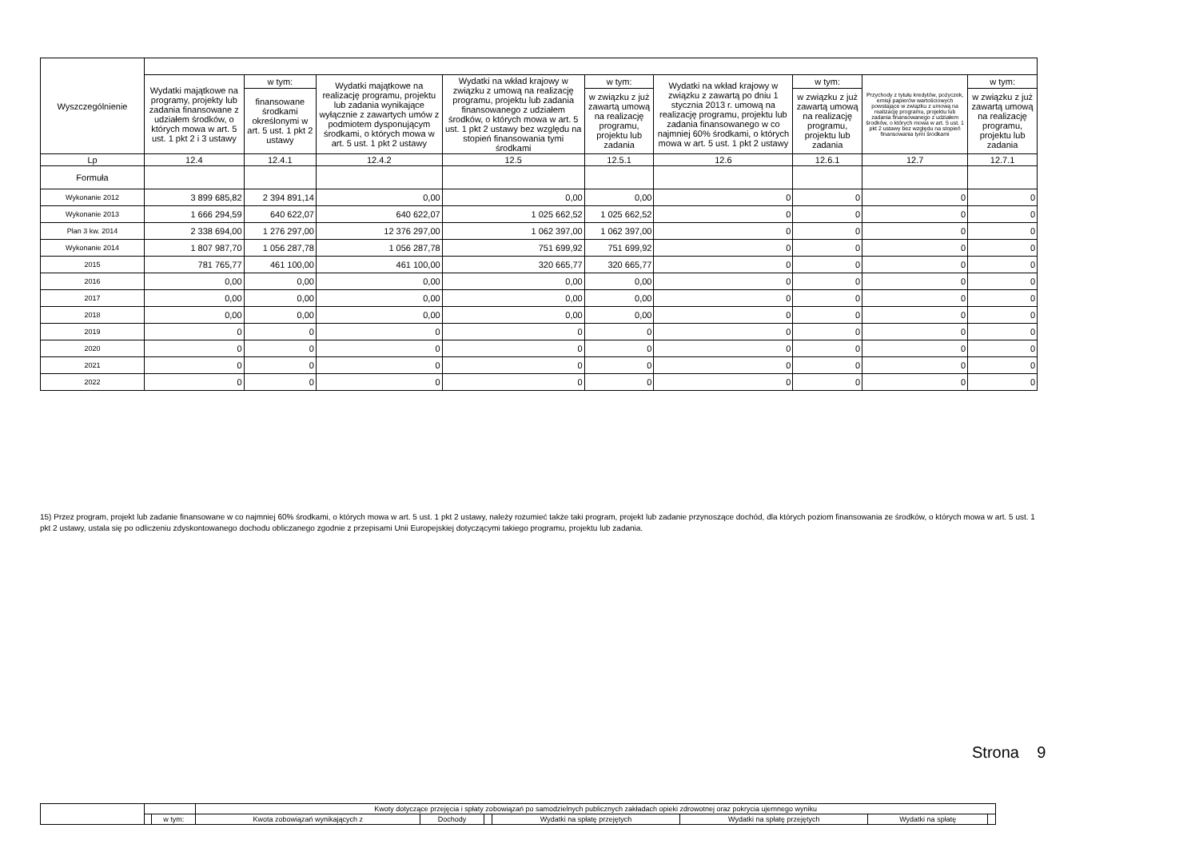| Wyszczególnienie | | | | | | | | | |
| --- | --- | --- | --- | --- | --- | --- | --- | --- | --- |
| | Wydatki majątkowe na programy, projekty lub zadania finansowane z udziałem środków, o których mowa w art. 5 ust. 1 pkt 2 i 3 ustawy | w tym: | Wydatki majątkowe na realizację programu, projektu lub zadania wynikające wyłącznie z zawartych umów z podmiotem dysponującym środkami, o których mowa w art. 5 ust. 1 pkt 2 ustawy | Wydatki na wkład krajowy w związku z umową na realizację programu, projektu lub zadania finansowanego z udziałem środków, o których mowa w art. 5 ust. 1 pkt 2 ustawy bez względu na stopień finansowania tymi środkami | w tym: | Wydatki na wkład krajowy w związku z zawartą po dniu 1 stycznia 2013 r. umową na realizację programu, projektu lub zadania finansowanego w co najmniej 60% środkami, o których mowa w art. 5 ust. 1 pkt 2 ustawy | w tym: | Przychody z tytułu kredytów, pożyczek, emisji papierów wartościowych powstające w związku z umową na realizację programu, projektu lub zadania finansowanego z udziałem środków, o których mowa w art. 5 ust. 1 pkt 2 ustawy bez względu na stopień finansowania tymi środkami | w tym: |
| | | finansowane środkami określonymi w art. 5 ust. 1 pkt 2 ustawy | | | w związku z już zawartą umową na realizację programu, projektu lub zadania | | w związku z już zawartą umową na realizację programu, projektu lub zadania | | w związku z już zawartą umową na realizację programu, projektu lub zadania |
| Lp | 12.4 | 12.4.1 | 12.4.2 | 12.5 | 12.5.1 | 12.6 | 12.6.1 | 12.7 | 12.7.1 |
| Formuła | | | | | | | | | |
| Wykonanie 2012 | 3 899 685,82 | 2 394 891,14 | 0,00 | 0,00 | 0,00 | 0 | 0 | 0 | 0 |
| Wykonanie 2013 | 1 666 294,59 | 640 622,07 | 640 622,07 | 1 025 662,52 | 1 025 662,52 | 0 | 0 | 0 | 0 |
| Plan 3 kw. 2014 | 2 338 694,00 | 1 276 297,00 | 12 376 297,00 | 1 062 397,00 | 1 062 397,00 | 0 | 0 | 0 | 0 |
| Wykonanie 2014 | 1 807 987,70 | 1 056 287,78 | 1 056 287,78 | 751 699,92 | 751 699,92 | 0 | 0 | 0 | 0 |
| 2015 | 781 765,77 | 461 100,00 | 461 100,00 | 320 665,77 | 320 665,77 | 0 | 0 | 0 | 0 |
| 2016 | 0,00 | 0,00 | 0,00 | 0,00 | 0,00 | 0 | 0 | 0 | 0 |
| 2017 | 0,00 | 0,00 | 0,00 | 0,00 | 0,00 | 0 | 0 | 0 | 0 |
| 2018 | 0,00 | 0,00 | 0,00 | 0,00 | 0,00 | 0 | 0 | 0 | 0 |
| 2019 | 0 | 0 | 0 | 0 | 0 | 0 | 0 | 0 | 0 |
| 2020 | 0 | 0 | 0 | 0 | 0 | 0 | 0 | 0 | 0 |
| 2021 | 0 | 0 | 0 | 0 | 0 | 0 | 0 | 0 | 0 |
| 2022 | 0 | 0 | 0 | 0 | 0 | 0 | 0 | 0 | 0 |
15) Przez program, projekt lub zadanie finansowane w co najmniej 60% środkami, o których mowa w art. 5 ust. 1 pkt 2 ustawy, należy rozumieć także taki program, projekt lub zadanie przynoszące dochód, dla których poziom finansowania ze środków, o których mowa w art. 5 ust. 1 pkt 2 ustawy, ustala się po odliczeniu zdyskontowanego dochodu obliczanego zgodnie z przepisami Unii Europejskiej dotyczącymi takiego programu, projektu lub zadania.
Strona 9
| | | | Kwoty dotyczące przejęcia i spłaty zobowiązań po samodzielnych publicznych zakładach opieki zdrowotnej oraz pokrycia ujemnego wyniku | | | | | | |
| --- | --- | --- | --- | --- | --- | --- | --- | --- | --- |
| | | w tym: | Kwota zobowiązań wynikających z | Dochody | | Wydatki na spłatę przejętych | Wydatki na spłatę przejętych | Wydatki na spłatę | |